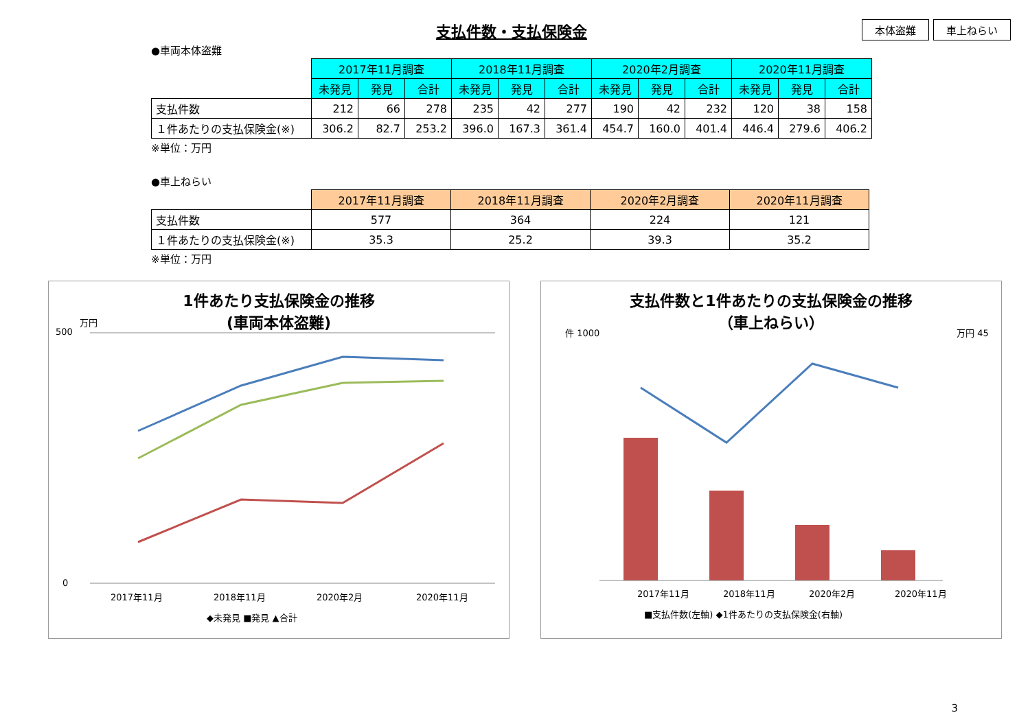支払件数・支払保険金
本体盗難 車上ねらい
●車両本体盗難
| | 2017年11月調査 | | | 2018年11月調査 | | | 2020年2月調査 | | | 2020年11月調査 | | |
| --- | --- | --- | --- | --- | --- | --- | --- | --- | --- | --- | --- | --- |
| | 未発見 | 発見 | 合計 | 未発見 | 発見 | 合計 | 未発見 | 発見 | 合計 | 未発見 | 発見 | 合計 |
| 支払件数 | 212 | 66 | 278 | 235 | 42 | 277 | 190 | 42 | 232 | 120 | 38 | 158 |
| １件あたりの支払保険金(※) | 306.2 | 82.7 | 253.2 | 396.0 | 167.3 | 361.4 | 454.7 | 160.0 | 401.4 | 446.4 | 279.6 | 406.2 |
※単位：万円
●車上ねらい
| | 2017年11月調査 | 2018年11月調査 | 2020年2月調査 | 2020年11月調査 |
| --- | --- | --- | --- | --- |
| 支払件数 | 577 | 364 | 224 | 121 |
| １件あたりの支払保険金(※) | 35.3 | 25.2 | 39.3 | 35.2 |
※単位：万円
1件あたり支払保険金の推移
(車両本体盗難)
500
0
万円
2017年11月
2018年11月
2020年2月
2020年11月
◆未発見 ■発見 ▲合計
支払件数と1件あたりの支払保険金の推移
（車上ねらい）
件 1000
万円 45
2017年11月
2018年11月
2020年2月
2020年11月
■支払件数(左軸) ◆1件あたりの支払保険金(右軸)
3